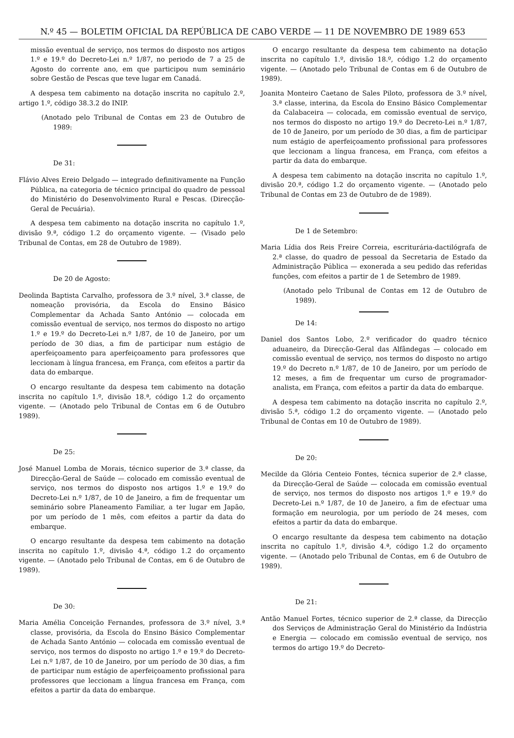N.º 45 — BOLETIM OFICIAL DA REPÚBLICA DE CABO VERDE — 11 DE NOVEMBRO DE 1989 653
missão eventual de serviço, nos termos do disposto nos artigos 1.º e 19.º do Decreto-Lei n.º 1/87, no periodo de 7 a 25 de Agosto do corrente ano, em que participou num seminário sobre Gestão de Pescas que teve lugar em Canadá.
A despesa tem cabimento na dotação inscrita no capítulo 2.º, artigo 1.º, código 38.3.2 do INIP.
(Anotado pelo Tribunal de Contas em 23 de Outubro de 1989:
De 31:
Flávio Alves Ereio Delgado — integrado definitivamente na Função Pública, na categoria de técnico principal do quadro de pessoal do Ministério do Desenvolvimento Rural e Pescas. (Direcção-Geral de Pecuária).
A despesa tem cabimento na dotação inscrita no capítulo 1.º, divisão 9.ª, código 1.2 do orçamento vigente. — (Visado pelo Tribunal de Contas, em 28 de Outubro de 1989).
De 20 de Agosto:
Deolinda Baptista Carvalho, professora de 3.º nível, 3.ª classe, de nomeação provisória, da Escola do Ensino Básico Complementar da Achada Santo António — colocada em comissão eventual de serviço, nos termos do disposto no artigo 1.º e 19.º do Decreto-Lei n.º 1/87, de 10 de Janeiro, por um período de 30 dias, a fim de participar num estágio de aperfeiçoamento para aperfeiçoamento para professores que leccionam à língua francesa, em França, com efeitos a partir da data do embarque.
O encargo resultante da despesa tem cabimento na dotação inscrita no capítulo 1.º, divisão 18.ª, código 1.2 do orçamento vigente. — (Anotado pelo Tribunal de Contas em 6 de Outubro 1989).
De 25:
José Manuel Lomba de Morais, técnico superior de 3.ª classe, da Direcção-Geral de Saúde — colocado em comissão eventual de serviço, nos termos do disposto nos artigos 1.º e 19.º do Decreto-Lei n.º 1/87, de 10 de Janeiro, a fim de frequentar um seminário sobre Planeamento Familiar, a ter lugar em Japão, por um período de 1 mês, com efeitos a partir da data do embarque.
O encargo resultante da despesa tem cabimento na dotação inscrita no capítulo 1.º, divisão 4.ª, código 1.2 do orçamento vigente. — (Anotado pelo Tribunal de Contas, em 6 de Outubro de 1989).
De 30:
Maria Amélia Conceição Fernandes, professora de 3.º nível, 3.ª classe, provisória, da Escola do Ensino Básico Complementar de Achada Santo António — colocada em comissão eventual de serviço, nos termos do disposto no artigo 1.º e 19.º do Decreto-Lei n.º 1/87, de 10 de Janeiro, por um período de 30 dias, a fim de participar num estágio de aperfeiçoamento profissional para professores que leccionam a língua francesa em França, com efeitos a partir da data do embarque.
O encargo resultante da despesa tem cabimento na dotação inscrita no capítulo 1.º, divisão 18.º, código 1.2 do orçamento vigente. — (Anotado pelo Tribunal de Contas em 6 de Outubro de 1989).
Joanita Monteiro Caetano de Sales Piloto, professora de 3.º nível, 3.ª classe, interina, da Escola do Ensino Básico Complementar da Calabaceira — colocada, em comissão eventual de serviço, nos termos do disposto no artigo 19.º do Decreto-Lei n.º 1/87, de 10 de Janeiro, por um período de 30 dias, a fim de participar num estágio de aperfeiçoamento profissional para professores que leccionam a língua francesa, em França, com efeitos a partir da data do embarque.
A despesa tem cabimento na dotação inscrita no capítulo 1.º, divisão 20.ª, código 1.2 do orçamento vigente. — (Anotado pelo Tribunal de Contas em 23 de Outubro de de 1989).
De 1 de Setembro:
Maria Lídia dos Reis Freire Correia, escriturária-dactilógrafa de 2.ª classe, do quadro de pessoal da Secretaria de Estado da Administração Pública — exonerada a seu pedido das referidas funções, com efeitos a partir de 1 de Setembro de 1989.
(Anotado pelo Tribunal de Contas em 12 de Outubro de 1989).
De 14:
Daniel dos Santos Lobo, 2.º verificador do quadro técnico aduaneiro, da Direcção-Geral das Alfândegas — colocado em comissão eventual de serviço, nos termos do disposto no artigo 19.º do Decreto n.º 1/87, de 10 de Janeiro, por um período de 12 meses, a fim de frequentar um curso de programador-analista, em França, com efeitos a partir da data do embarque.
A despesa tem cabimento na dotação inscrita no capítulo 2.º, divisão 5.ª, código 1.2 do orçamento vigente. — (Anotado pelo Tribunal de Contas em 10 de Outubro de 1989).
De 20:
Mecilde da Glória Centeio Fontes, técnica superior de 2.ª classe, da Direcção-Geral de Saúde — colocada em comissão eventual de serviço, nos termos do disposto nos artigos 1.º e 19.º do Decreto-Lei n.º 1/87, de 10 de Janeiro, a fim de efectuar uma formação em neurologia, por um período de 24 meses, com efeitos a partir da data do embarque.
O encargo resultante da despesa tem cabimento na dotação inscrita no capítulo 1.º, divisão 4.ª, código 1.2 do orçamento vigente. — (Anotado pelo Tribunal de Contas, em 6 de Outubro de 1989).
De 21:
Antão Manuel Fortes, técnico superior de 2.ª classe, da Direcção dos Serviços de Administração Geral do Ministério da Indústria e Energia — colocado em comissão eventual de serviço, nos termos do artigo 19.º do Decreto-